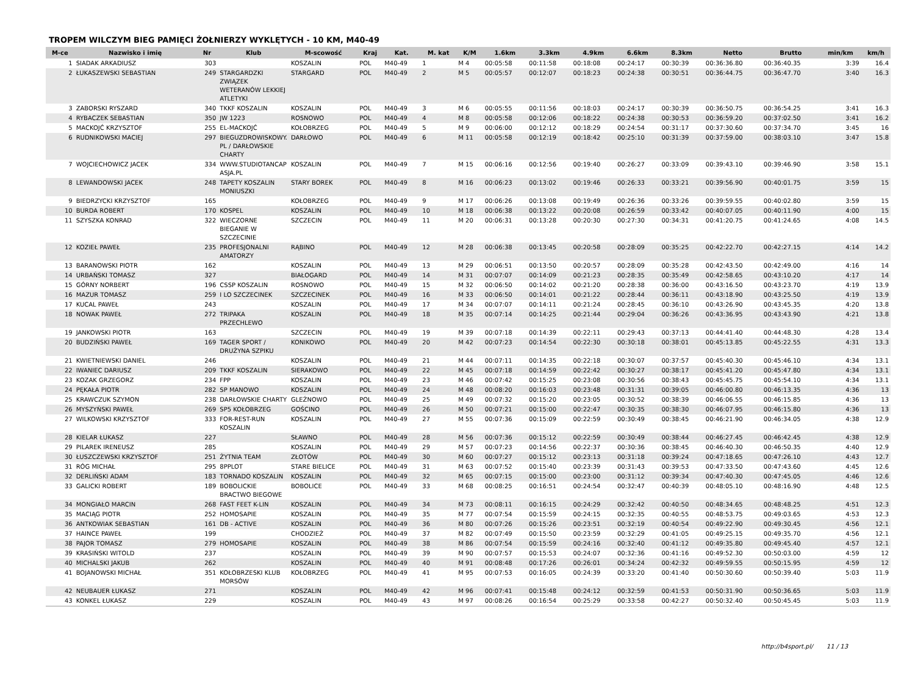TROPEM WILCZYM BIEG PAMIĘCI ŻOŁNIERZY WYKLĘTYCH - 10 KM, M40-49
| M-ce | Nazwisko i imię | Nr | Klub | M-scowość | Kraj | Kat. | M. kat | K/M | 1.6km | 3.3km | 4.9km | 6.6km | 8.3km | Netto | Brutto | min/km | km/h |
| --- | --- | --- | --- | --- | --- | --- | --- | --- | --- | --- | --- | --- | --- | --- | --- | --- | --- |
| 1 | SIADAK ARKADIUSZ | 303 | | KOSZALIN | POL | M40-49 | 1 | M 4 | 00:05:58 | 00:11:58 | 00:18:08 | 00:24:17 | 00:30:39 | 00:36:36.80 | 00:36:40.35 | 3:39 | 16.4 |
| 2 | ŁUKASZEWSKI SEBASTIAN | 249 | STARGARDZKI ZWIĄZEK WETERANÓW LEKKIEJ ATLETYKI | STARGARD | POL | M40-49 | 2 | M 5 | 00:05:57 | 00:12:07 | 00:18:23 | 00:24:38 | 00:30:51 | 00:36:44.75 | 00:36:47.70 | 3:40 | 16.3 |
| 3 | ZABORSKI RYSZARD | 340 | TKKF KOSZALIN | KOSZALIN | POL | M40-49 | 3 | M 6 | 00:05:55 | 00:11:56 | 00:18:03 | 00:24:17 | 00:30:39 | 00:36:50.75 | 00:36:54.25 | 3:41 | 16.3 |
| 4 | RYBACZEK SEBASTIAN | 350 | JW 1223 | ROSNOWO | POL | M40-49 | 4 | M 8 | 00:05:58 | 00:12:06 | 00:18:22 | 00:24:38 | 00:30:53 | 00:36:59.20 | 00:37:02.50 | 3:41 | 16.2 |
| 5 | MACKOJĆ KRZYSZTOF | 255 | EL-MACKOJĆ | KOŁOBRZEG | POL | M40-49 | 5 | M 9 | 00:06:00 | 00:12:12 | 00:18:29 | 00:24:54 | 00:31:17 | 00:37:30.60 | 00:37:34.70 | 3:45 | 16 |
| 6 | RUDNIKOWSKI MACIEJ | 297 | BIEGUZDROWISKOWY. PL / DARŁOWSKIE CHARTY | DARŁOWO | POL | M40-49 | 6 | M 11 | 00:05:58 | 00:12:19 | 00:18:42 | 00:25:10 | 00:31:39 | 00:37:59.00 | 00:38:03.10 | 3:47 | 15.8 |
| 7 | WOJCIECHOWICZ JACEK | 334 | WWW.STUDIOTANCAP ASJA.PL | KOSZALIN | POL | M40-49 | 7 | M 15 | 00:06:16 | 00:12:56 | 00:19:40 | 00:26:27 | 00:33:09 | 00:39:43.10 | 00:39:46.90 | 3:58 | 15.1 |
| 8 | LEWANDOWSKI JACEK | 248 | TAPETY KOSZALIN MONIUSZKI | STARY BOREK | POL | M40-49 | 8 | M 16 | 00:06:23 | 00:13:02 | 00:19:46 | 00:26:33 | 00:33:21 | 00:39:56.90 | 00:40:01.75 | 3:59 | 15 |
| 9 | BIEDRZYCKI KRZYSZTOF | 165 | | KOŁOBRZEG | POL | M40-49 | 9 | M 17 | 00:06:26 | 00:13:08 | 00:19:49 | 00:26:36 | 00:33:26 | 00:39:59.55 | 00:40:02.80 | 3:59 | 15 |
| 10 | BURDA ROBERT | 170 | KOSPEL | KOSZALIN | POL | M40-49 | 10 | M 18 | 00:06:38 | 00:13:22 | 00:20:08 | 00:26:59 | 00:33:42 | 00:40:07.05 | 00:40:11.90 | 4:00 | 15 |
| 11 | SZYSZKA KONRAD | 322 | WIECZORNE BIEGANIE W SZCZECINIE | SZCZECIN | POL | M40-49 | 11 | M 20 | 00:06:31 | 00:13:28 | 00:20:30 | 00:27:30 | 00:34:31 | 00:41:20.75 | 00:41:24.65 | 4:08 | 14.5 |
| 12 | KOZIEŁ PAWEŁ | 235 | PROFESJONALNI AMATORZY | RĄBINO | POL | M40-49 | 12 | M 28 | 00:06:38 | 00:13:45 | 00:20:58 | 00:28:09 | 00:35:25 | 00:42:22.70 | 00:42:27.15 | 4:14 | 14.2 |
| 13 | BARANOWSKI PIOTR | 162 | | KOSZALIN | POL | M40-49 | 13 | M 29 | 00:06:51 | 00:13:50 | 00:20:57 | 00:28:09 | 00:35:28 | 00:42:43.50 | 00:42:49.00 | 4:16 | 14 |
| 14 | URBAŃSKI TOMASZ | 327 | | BIAŁOGARD | POL | M40-49 | 14 | M 31 | 00:07:07 | 00:14:09 | 00:21:23 | 00:28:35 | 00:35:49 | 00:42:58.65 | 00:43:10.20 | 4:17 | 14 |
| 15 | GÓRNY NORBERT | 196 | CSSP KOSZALIN | ROSNOWO | POL | M40-49 | 15 | M 32 | 00:06:50 | 00:14:02 | 00:21:20 | 00:28:38 | 00:36:00 | 00:43:16.50 | 00:43:23.70 | 4:19 | 13.9 |
| 16 | MAZUR TOMASZ | 259 | I LO SZCZECINEK | SZCZECINEK | POL | M40-49 | 16 | M 33 | 00:06:50 | 00:14:01 | 00:21:22 | 00:28:44 | 00:36:11 | 00:43:18.90 | 00:43:25.50 | 4:19 | 13.9 |
| 17 | KUCAL PAWEŁ | 243 | | KOSZALIN | POL | M40-49 | 17 | M 34 | 00:07:07 | 00:14:11 | 00:21:24 | 00:28:45 | 00:36:10 | 00:43:26.90 | 00:43:45.35 | 4:20 | 13.8 |
| 18 | NOWAK PAWEŁ | 272 | TRIPAKA PRZECHLEWO | KOSZALIN | POL | M40-49 | 18 | M 35 | 00:07:14 | 00:14:25 | 00:21:44 | 00:29:04 | 00:36:26 | 00:43:36.95 | 00:43:43.90 | 4:21 | 13.8 |
| 19 | JANKOWSKI PIOTR | 163 | | SZCZECIN | POL | M40-49 | 19 | M 39 | 00:07:18 | 00:14:39 | 00:22:11 | 00:29:43 | 00:37:13 | 00:44:41.40 | 00:44:48.30 | 4:28 | 13.4 |
| 20 | BUDZIŃSKI PAWEŁ | 169 | TAGER SPORT / DRUŻYNA SZPIKU | KONIKOWO | POL | M40-49 | 20 | M 42 | 00:07:23 | 00:14:54 | 00:22:30 | 00:30:18 | 00:38:01 | 00:45:13.85 | 00:45:22.55 | 4:31 | 13.3 |
| 21 | KWIETNIEWSKI DANIEL | 246 | | KOSZALIN | POL | M40-49 | 21 | M 44 | 00:07:11 | 00:14:35 | 00:22:18 | 00:30:07 | 00:37:57 | 00:45:40.30 | 00:45:46.10 | 4:34 | 13.1 |
| 22 | IWANIEC DARIUSZ | 209 | TKKF KOSZALIN | SIERAKOWO | POL | M40-49 | 22 | M 45 | 00:07:18 | 00:14:59 | 00:22:42 | 00:30:27 | 00:38:17 | 00:45:41.20 | 00:45:47.80 | 4:34 | 13.1 |
| 23 | KOZAK GRZEGORZ | 234 | FPP | KOSZALIN | POL | M40-49 | 23 | M 46 | 00:07:42 | 00:15:25 | 00:23:08 | 00:30:56 | 00:38:43 | 00:45:45.75 | 00:45:54.10 | 4:34 | 13.1 |
| 24 | PĘKAŁA PIOTR | 282 | SP MANOWO | KOSZALIN | POL | M40-49 | 24 | M 48 | 00:08:20 | 00:16:03 | 00:23:48 | 00:31:31 | 00:39:05 | 00:46:00.80 | 00:46:13.35 | 4:36 | 13 |
| 25 | KRAWCZUK SZYMON | 238 | DARŁOWSKIE CHARTY | GLEŹNOWO | POL | M40-49 | 25 | M 49 | 00:07:32 | 00:15:20 | 00:23:05 | 00:30:52 | 00:38:39 | 00:46:06.55 | 00:46:15.85 | 4:36 | 13 |
| 26 | MYSZYŃSKI PAWEŁ | 269 | SP5 KOŁOBRZEG | GOŚCINO | POL | M40-49 | 26 | M 50 | 00:07:21 | 00:15:00 | 00:22:47 | 00:30:35 | 00:38:30 | 00:46:07.95 | 00:46:15.80 | 4:36 | 13 |
| 27 | WILKOWSKI KRZYSZTOF | 333 | FOR-REST-RUN KOSZALIN | KOSZALIN | POL | M40-49 | 27 | M 55 | 00:07:36 | 00:15:09 | 00:22:59 | 00:30:49 | 00:38:45 | 00:46:21.90 | 00:46:34.05 | 4:38 | 12.9 |
| 28 | KIELAR ŁUKASZ | 227 | | SŁAWNO | POL | M40-49 | 28 | M 56 | 00:07:36 | 00:15:12 | 00:22:59 | 00:30:49 | 00:38:44 | 00:46:27.45 | 00:46:42.45 | 4:38 | 12.9 |
| 29 | PILAREK IRENEUSZ | 285 | | KOSZALIN | POL | M40-49 | 29 | M 57 | 00:07:23 | 00:14:56 | 00:22:37 | 00:30:36 | 00:38:45 | 00:46:40.30 | 00:46:50.35 | 4:40 | 12.9 |
| 30 | ŁUSZCZEWSKI KRZYSZTOF | 251 | ŻYTNIA TEAM | ZŁOTÓW | POL | M40-49 | 30 | M 60 | 00:07:27 | 00:15:12 | 00:23:13 | 00:31:18 | 00:39:24 | 00:47:18.65 | 00:47:26.10 | 4:43 | 12.7 |
| 31 | RÓG MICHAŁ | 295 | 8PPLOT | STARE BIELICE | POL | M40-49 | 31 | M 63 | 00:07:52 | 00:15:40 | 00:23:39 | 00:31:43 | 00:39:53 | 00:47:33.50 | 00:47:43.60 | 4:45 | 12.6 |
| 32 | DERLIŃSKI ADAM | 183 | TORNADO KOSZALIN | KOSZALIN | POL | M40-49 | 32 | M 65 | 00:07:15 | 00:15:00 | 00:23:00 | 00:31:12 | 00:39:34 | 00:47:40.30 | 00:47:45.05 | 4:46 | 12.6 |
| 33 | GALICKI ROBERT | 189 | BOBOLICKIE BRACTWO BIEGOWE | BOBOLICE | POL | M40-49 | 33 | M 68 | 00:08:25 | 00:16:51 | 00:24:54 | 00:32:47 | 00:40:39 | 00:48:05.10 | 00:48:16.90 | 4:48 | 12.5 |
| 34 | MONGIAŁO MARCIN | 268 | FAST FEET K-LIN | KOSZALIN | POL | M40-49 | 34 | M 73 | 00:08:11 | 00:16:15 | 00:24:29 | 00:32:42 | 00:40:50 | 00:48:34.65 | 00:48:48.25 | 4:51 | 12.3 |
| 35 | MACIĄG PIOTR | 252 | HOMOSAPIE | KOSZALIN | POL | M40-49 | 35 | M 77 | 00:07:54 | 00:15:59 | 00:24:15 | 00:32:35 | 00:40:55 | 00:48:53.75 | 00:49:03.65 | 4:53 | 12.3 |
| 36 | ANTKOWIAK SEBASTIAN | 161 | DB - ACTIVE | KOSZALIN | POL | M40-49 | 36 | M 80 | 00:07:26 | 00:15:26 | 00:23:51 | 00:32:19 | 00:40:54 | 00:49:22.90 | 00:49:30.45 | 4:56 | 12.1 |
| 37 | HAINCE PAWEŁ | 199 | | CHODZIEŻ | POL | M40-49 | 37 | M 82 | 00:07:49 | 00:15:50 | 00:23:59 | 00:32:29 | 00:41:05 | 00:49:25.15 | 00:49:35.70 | 4:56 | 12.1 |
| 38 | PAJOR TOMASZ | 279 | HOMOSAPIE | KOSZALIN | POL | M40-49 | 38 | M 86 | 00:07:54 | 00:15:59 | 00:24:16 | 00:32:40 | 00:41:12 | 00:49:35.80 | 00:49:45.40 | 4:57 | 12.1 |
| 39 | KRASIŃSKI WITOLD | 237 | | KOSZALIN | POL | M40-49 | 39 | M 90 | 00:07:57 | 00:15:53 | 00:24:07 | 00:32:36 | 00:41:16 | 00:49:52.30 | 00:50:03.00 | 4:59 | 12 |
| 40 | MICHALSKI JAKUB | 262 | | KOSZALIN | POL | M40-49 | 40 | M 91 | 00:08:48 | 00:17:26 | 00:26:01 | 00:34:24 | 00:42:32 | 00:49:59.55 | 00:50:15.95 | 4:59 | 12 |
| 41 | BOJANOWSKI MICHAŁ | 351 | KOŁOBRZESKI KLUB MORSÓW | KOŁOBRZEG | POL | M40-49 | 41 | M 95 | 00:07:53 | 00:16:05 | 00:24:39 | 00:33:20 | 00:41:40 | 00:50:30.60 | 00:50:39.40 | 5:03 | 11.9 |
| 42 | NEUBAUER ŁUKASZ | 271 | | KOSZALIN | POL | M40-49 | 42 | M 96 | 00:07:41 | 00:15:48 | 00:24:12 | 00:32:59 | 00:41:53 | 00:50:31.90 | 00:50:36.65 | 5:03 | 11.9 |
| 43 | KONKEL ŁUKASZ | 229 | | KOSZALIN | POL | M40-49 | 43 | M 97 | 00:08:26 | 00:16:54 | 00:25:29 | 00:33:58 | 00:42:27 | 00:50:32.40 | 00:50:45.45 | 5:03 | 11.9 |
http://b4sport.pl/ 11 / 13